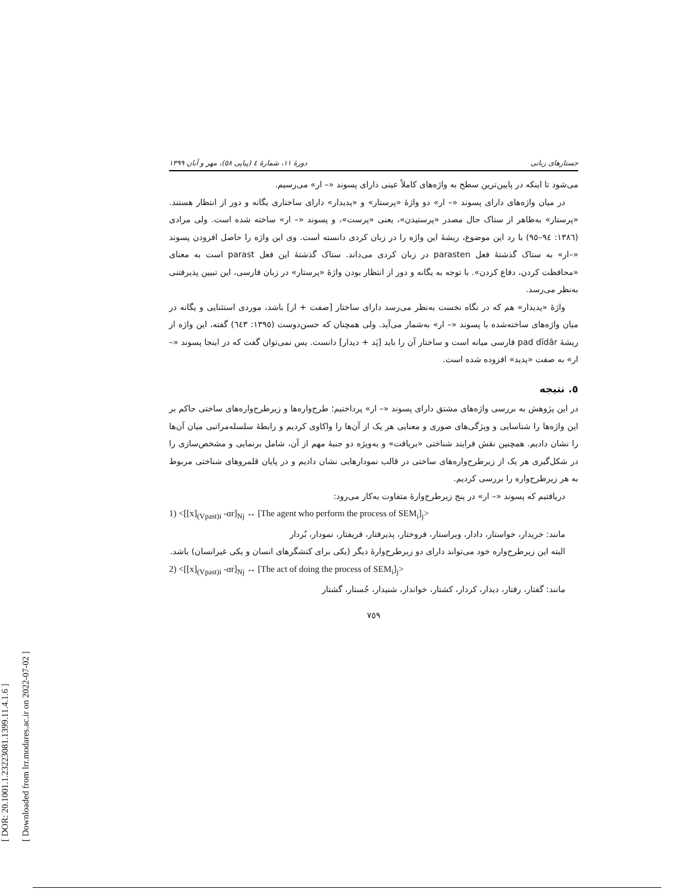[ DOR: 20.1001.1.23223081.1399.11.4.1.6 ]
[ Downloaded from lrr.modares.ac.ir on 2022-07-02 ]
جستارهای زبانی دورهٔ ۱۱، شمارهٔ ٤ (پیاپی ٥٨)، مهر و آبان ۱۳۹۹
می‌شود تا اینکه در پایین‌ترین سطح به واژه‌های کاملاً عینی دارای پسوند «– ار» می‌رسیم.
در میان واژه‌های دارای پسوند «– ار» دو واژهٔ «پرستار» و «پدیدار» دارای ساختاری یگانه و دور از انتظار هستند. «پرستار» به‌ظاهر از ستاک حال مصدر «پرستیدن»، یعنی «پرست»، و پسوند «– ار» ساخته شده است. ولی مرادی (١٣٨٦: ٩٤–٩٥) با رد این موضوع، ریشهٔ این واژه را در زبان کردی دانسته است. وی این واژه را حاصل افزودن پسوند «–ار» به ستاک گذشتهٔ فعل parasten در زبان کردی می‌داند. ستاک گذشتهٔ این فعل parast است به معنای «محافظت کردن، دفاع کردن». با توجه به یگانه و دور از انتظار بودن واژهٔ «پرستار» در زبان فارسی، این تبیین پذیرفتنی به‌نظر می‌رسد.
واژهٔ «پدیدار» هم که در نگاه نخست به‌نظر می‌رسد دارای ساختار [صفت + ار] باشد، موردی استثنایی و یگانه در میان واژه‌های ساخته‌شده با پسوند «– ار» به‌شمار می‌آید. ولی همچنان که حسن‌دوست (١٣٩٥: ٦٤٣) گفته، این واژه از ریشهٔ pad dīdār فارسی میانه است و ساختار آن را باید [پَد + دیدار] دانست. پس نمی‌توان گفت که در اینجا پسوند «–ار» به صفت «پدید» افزوده شده است.
٥. نتیجه
در این پژوهش به بررسی واژه‌های مشتق دارای پسوند «– ار» پرداختیم؛ طرح‌واره‌ها و زیرطرح‌واره‌های ساختی حاکم بر این واژه‌ها را شناسایی و ویژگی‌های صوری و معنایی هر یک از آن‌ها را واکاوی کردیم و رابطهٔ سلسله‌مراتبی میان آن‌ها را نشان دادیم. همچنین نقش فرایند شناختی «بریافت» و به‌ویژه دو جنبهٔ مهم از آن، شامل برنمایی و مشخص‌سازی را در شکل‌گیری هر یک از زیرطرح‌واره‌های ساختی در قالب نمودارهایی نشان دادیم و در پایان قلمروهای شناختی مربوط به هر زیرطرح‌واره را بررسی کردیم.
دریافتیم که پسوند «– ار» در پنج زیرطرح‌وارهٔ متفاوت به‌کار می‌رود:
1) <[[x]<sub>(Vpast)i</sub> -ɑr]<sub>Nj</sub> ↔ [The agent who perform the process of SEM<sub>i</sub>]<sub>j</sub>>
مانند: خریدار، خواستار، دادار، ویراستار، فروختار، پذیرفتار، فریفتار، نمودار، بُردار
البته این زیرطرح‌واره خود می‌تواند دارای دو زیرطرح‌وارهٔ دیگر (یکی برای کنشگرهای انسان و یکی غیرانسان) باشد.
2) <[[x]<sub>(Vpast)i</sub> -ɑr]<sub>Nj</sub> ↔ [The act of doing the process of SEM<sub>i</sub>]<sub>j</sub>>
مانند: گفتار، رفتار، دیدار، کردار، کشتار، خواندار، شنیدار، جُستار، گشتار
٧٥٩